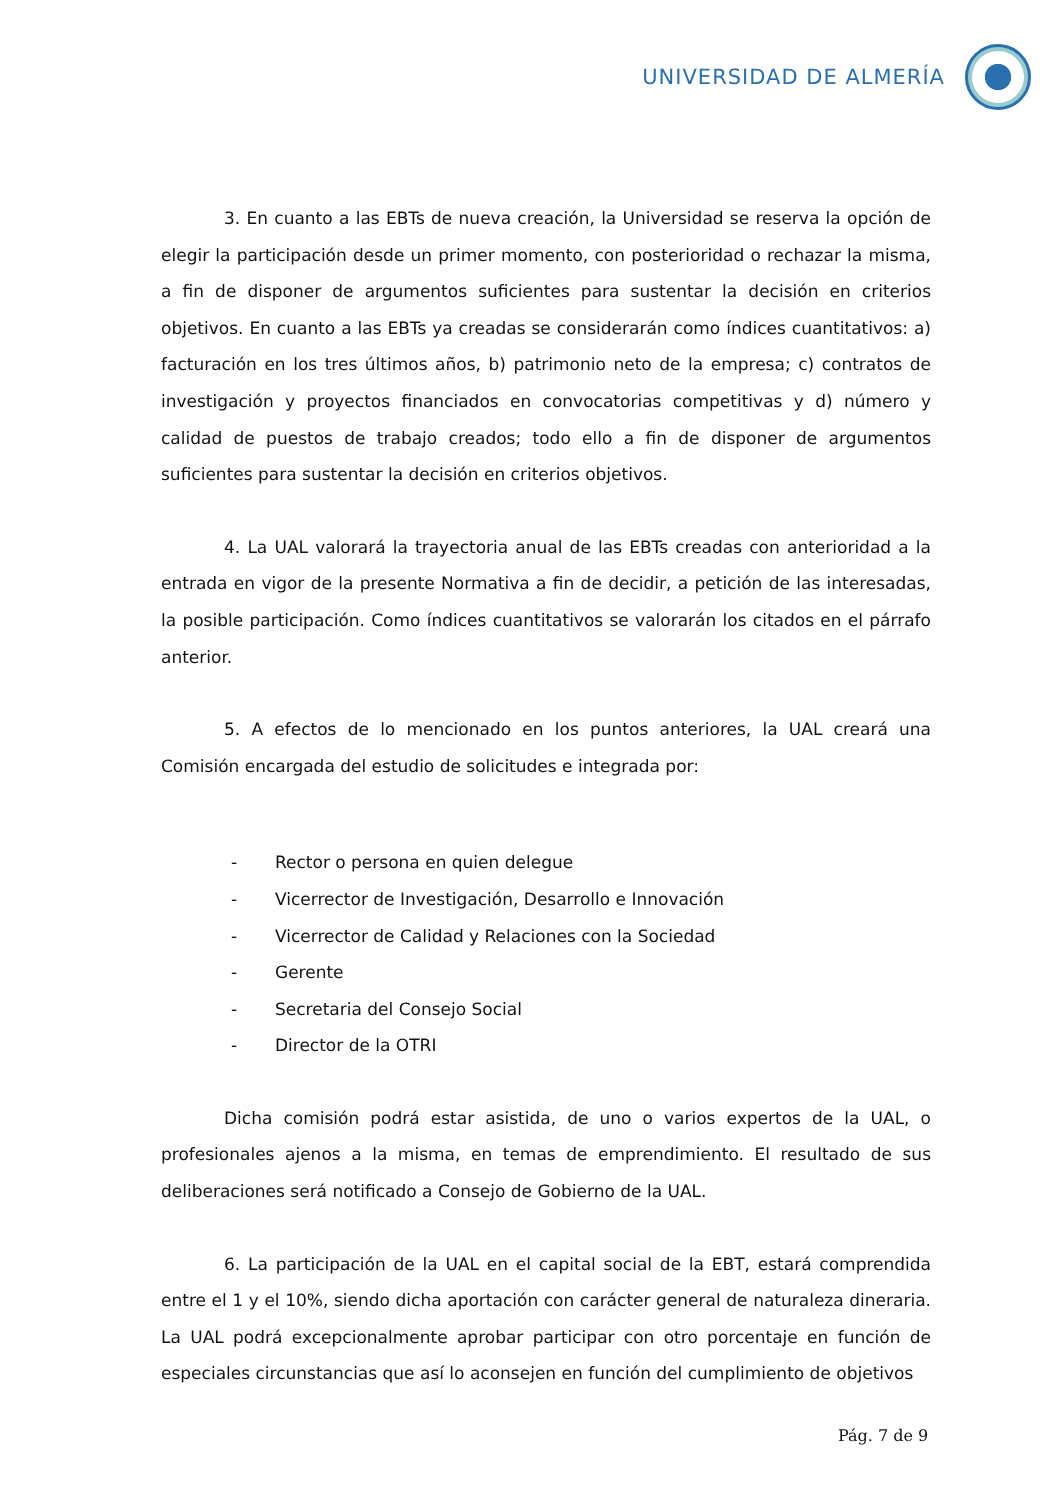UNIVERSIDAD DE ALMERÍA
3. En cuanto a las EBTs de nueva creación, la Universidad se reserva la opción de elegir la participación desde un primer momento, con posterioridad o rechazar la misma, a fin de disponer de argumentos suficientes para sustentar la decisión en criterios objetivos. En cuanto a las EBTs ya creadas se considerarán como índices cuantitativos: a) facturación en los tres últimos años, b) patrimonio neto de la empresa; c) contratos de investigación y proyectos financiados en convocatorias competitivas y d) número y calidad de puestos de trabajo creados; todo ello a fin de disponer de argumentos suficientes para sustentar la decisión en criterios objetivos.
4. La UAL valorará la trayectoria anual de las EBTs creadas con anterioridad a la entrada en vigor de la presente Normativa a fin de decidir, a petición de las interesadas, la posible participación. Como índices cuantitativos se valorarán los citados en el párrafo anterior.
5. A efectos de lo mencionado en los puntos anteriores, la UAL creará una Comisión encargada del estudio de solicitudes e integrada por:
- Rector o persona en quien delegue
- Vicerrector de Investigación, Desarrollo e Innovación
- Vicerrector de Calidad y Relaciones con la Sociedad
- Gerente
- Secretaria del Consejo Social
- Director de la OTRI
Dicha comisión podrá estar asistida, de uno o varios expertos de la UAL, o profesionales ajenos a la misma, en temas de emprendimiento. El resultado de sus deliberaciones será notificado a Consejo de Gobierno de la UAL.
6. La participación de la UAL en el capital social de la EBT, estará comprendida entre el 1 y el 10%, siendo dicha aportación con carácter general de naturaleza dineraria. La UAL podrá excepcionalmente aprobar participar con otro porcentaje en función de especiales circunstancias que así lo aconsejen en función del cumplimiento de objetivos
Pág. 7 de 9